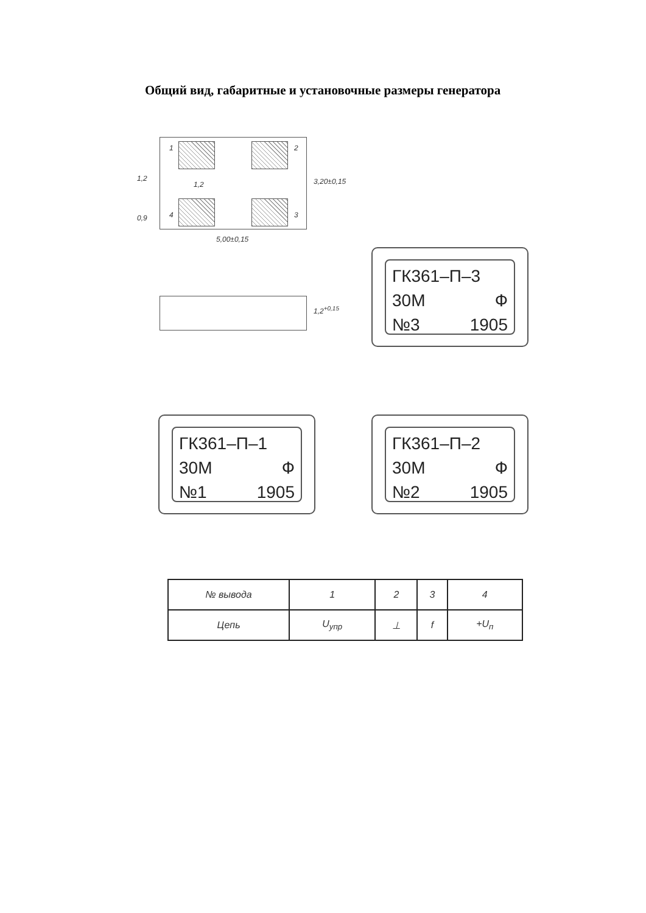Общий вид, габаритные и установочные размеры генератора
1 2
3 4
1,2
1,2
0,9
3,20±0,15
5,00±0,15
1,2<sup>+0,15</sup>
ГК361–П–3
30М Ф
№3 1905
ГК361–П–1
30М Ф
№1 1905
ГК361–П–2
30М Ф
№2 1905
| № вывода | 1 | 2 | 3 | 4 |
| Цепь | U<sub>упр</sub> | ⊥ | f | +U<sub>п</sub> |